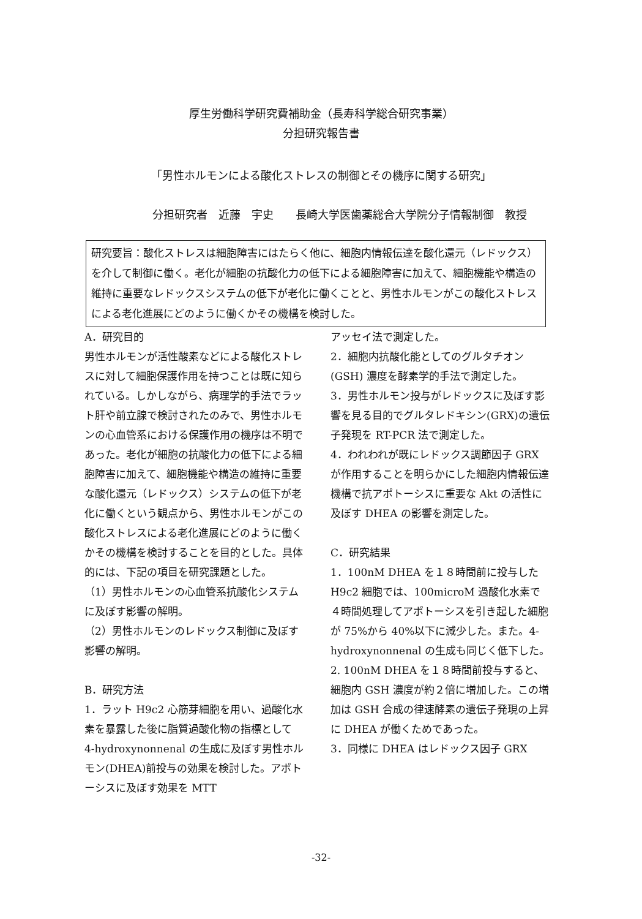厚生労働科学研究費補助金（長寿科学総合研究事業）
分担研究報告書
「男性ホルモンによる酸化ストレスの制御とその機序に関する研究」
分担研究者　近藤　宇史　　長崎大学医歯薬総合大学院分子情報制御　教授
研究要旨：酸化ストレスは細胞障害にはたらく他に、細胞内情報伝達を酸化還元（レドックス）を介して制御に働く。老化が細胞の抗酸化力の低下による細胞障害に加えて、細胞機能や構造の維持に重要なレドックスシステムの低下が老化に働くことと、男性ホルモンがこの酸化ストレスによる老化進展にどのように働くかその機構を検討した。
A．研究目的
男性ホルモンが活性酸素などによる酸化ストレスに対して細胞保護作用を持つことは既に知られている。しかしながら、病理学的手法でラット肝や前立腺で検討されたのみで、男性ホルモンの心血管系における保護作用の機序は不明であった。老化が細胞の抗酸化力の低下による細胞障害に加えて、細胞機能や構造の維持に重要な酸化還元（レドックス）システムの低下が老化に働くという観点から、男性ホルモンがこの酸化ストレスによる老化進展にどのように働くかその機構を検討することを目的とした。具体的には、下記の項目を研究課題とした。
（1）男性ホルモンの心血管系抗酸化システムに及ぼす影響の解明。
（2）男性ホルモンのレドックス制御に及ぼす影響の解明。
B．研究方法
1．ラット H9c2 心筋芽細胞を用い、過酸化水素を暴露した後に脂質過酸化物の指標として 4-hydroxynonnenal の生成に及ぼす男性ホルモン(DHEA)前投与の効果を検討した。アポトーシスに及ぼす効果を MTT
アッセイ法で測定した。
2．細胞内抗酸化能としてのグルタチオン(GSH) 濃度を酵素学的手法で測定した。
3．男性ホルモン投与がレドックスに及ぼす影響を見る目的でグルタレドキシン(GRX)の遺伝子発現を RT-PCR 法で測定した。
4．われわれが既にレドックス調節因子 GRX が作用することを明らかにした細胞内情報伝達機構で抗アポトーシスに重要な Akt の活性に及ぼす DHEA の影響を測定した。
C．研究結果
1．100nM DHEA を１８時間前に投与した H9c2 細胞では、100microM 過酸化水素で４時間処理してアポトーシスを引き起した細胞が 75%から 40%以下に減少した。また。4-hydroxynonnenal の生成も同じく低下した。
2. 100nM DHEA を１８時間前投与すると、細胞内 GSH 濃度が約２倍に増加した。この増加は GSH 合成の律速酵素の遺伝子発現の上昇に DHEA が働くためであった。
3．同様に DHEA はレドックス因子 GRX
-32-